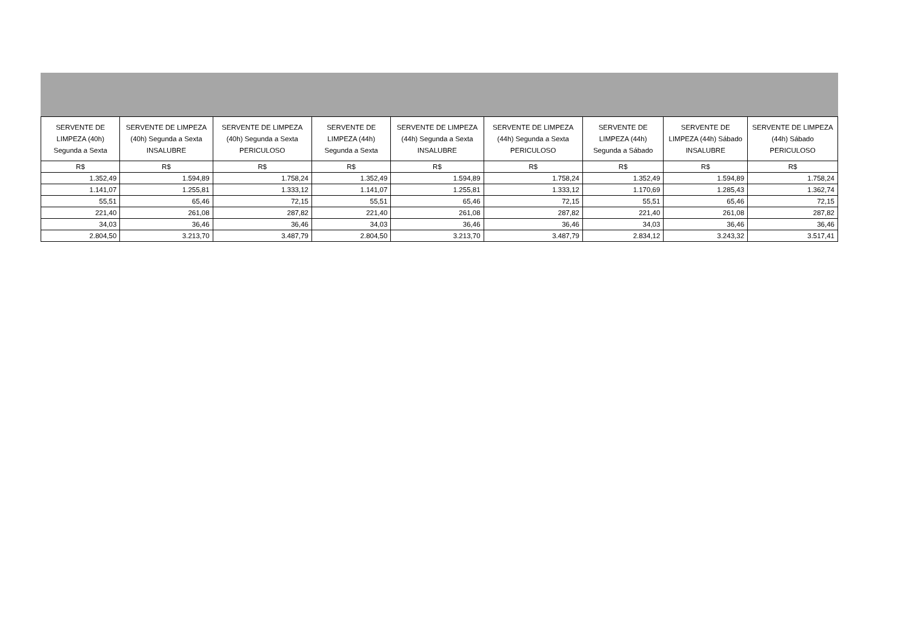| SERVENTE DE LIMPEZA (40h) Segunda a Sexta | SERVENTE DE LIMPEZA (40h) Segunda a Sexta INSALUBRE | SERVENTE DE LIMPEZA (40h) Segunda a Sexta PERICULOSO | SERVENTE DE LIMPEZA (44h) Segunda a Sexta | SERVENTE DE LIMPEZA (44h) Segunda a Sexta INSALUBRE | SERVENTE DE LIMPEZA (44h) Segunda a Sexta PERICULOSO | SERVENTE DE LIMPEZA (44h) Segunda a Sábado | SERVENTE DE LIMPEZA (44h) Sábado INSALUBRE | SERVENTE DE LIMPEZA (44h) Sábado PERICULOSO |
| --- | --- | --- | --- | --- | --- | --- | --- | --- |
| R$ | R$ | R$ | R$ | R$ | R$ | R$ | R$ | R$ |
| 1.352,49 | 1.594,89 | 1.758,24 | 1.352,49 | 1.594,89 | 1.758,24 | 1.352,49 | 1.594,89 | 1.758,24 |
| 1.141,07 | 1.255,81 | 1.333,12 | 1.141,07 | 1.255,81 | 1.333,12 | 1.170,69 | 1.285,43 | 1.362,74 |
| 55,51 | 65,46 | 72,15 | 55,51 | 65,46 | 72,15 | 55,51 | 65,46 | 72,15 |
| 221,40 | 261,08 | 287,82 | 221,40 | 261,08 | 287,82 | 221,40 | 261,08 | 287,82 |
| 34,03 | 36,46 | 36,46 | 34,03 | 36,46 | 36,46 | 34,03 | 36,46 | 36,46 |
| 2.804,50 | 3.213,70 | 3.487,79 | 2.804,50 | 3.213,70 | 3.487,79 | 2.834,12 | 3.243,32 | 3.517,41 |